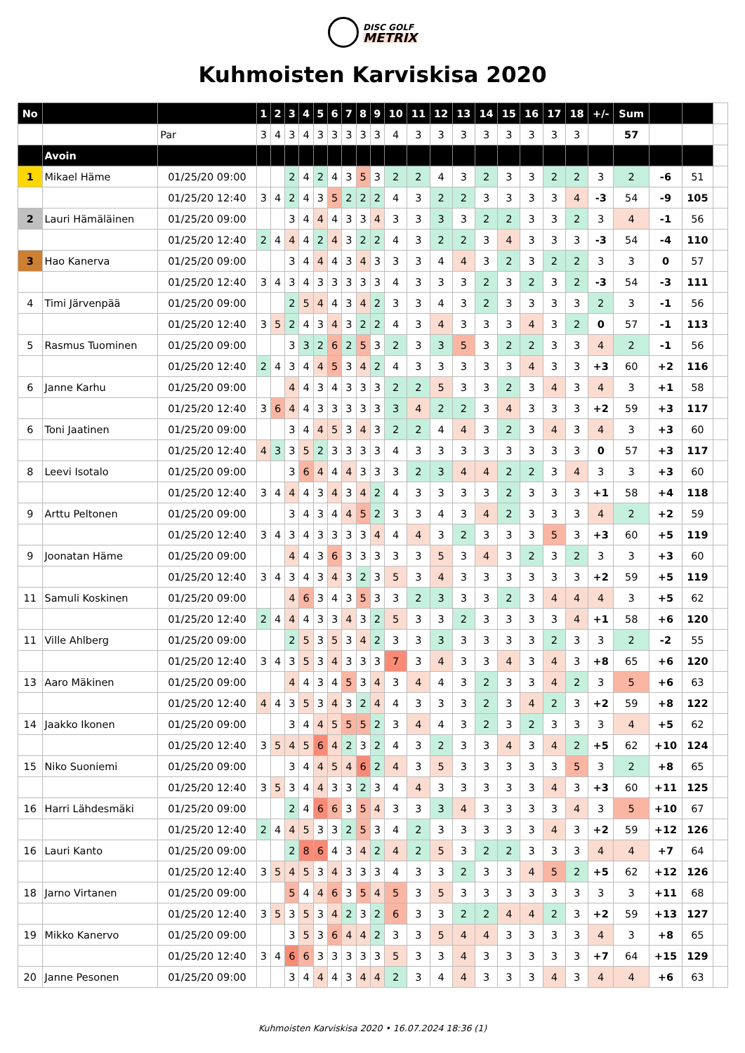DISC GOLF
METRIX
Kuhmoisten Karviskisa 2020
| No | | | 1 | 2 | 3 | 4 | 5 | 6 | 7 | 8 | 9 | 10 | 11 | 12 | 13 | 14 | 15 | 16 | 17 | 18 | +/- | Sum | | | |
| | | Par | 3 | 4 | 3 | 4 | 3 | 3 | 3 | 3 | 3 | 4 | 3 | 3 | 3 | 3 | 3 | 3 | 3 | 3 | | 57 | | | |
| | Avoin | | | | | | | | | | | | | | | | | | | | | | | | |
| 1 | Mikael Häme | 01/25/20 09:00 | | | 2 | 4 | 2 | 4 | 3 | 5 | 3 | 2 | 2 | 4 | 3 | 2 | 3 | 3 | 2 | 2 | 3 | 2 | -6 | 51 | |
| | | 01/25/20 12:40 | 3 | 4 | 2 | 4 | 3 | 5 | 2 | 2 | 2 | 4 | 3 | 2 | 2 | 3 | 3 | 3 | 3 | 4 | -3 | 54 | -9 | 105 | |
| 2 | Lauri Hämäläinen | 01/25/20 09:00 | | | 3 | 4 | 4 | 4 | 3 | 3 | 4 | 3 | 3 | 3 | 3 | 2 | 2 | 3 | 3 | 2 | 3 | 4 | -1 | 56 | |
| | | 01/25/20 12:40 | 2 | 4 | 4 | 4 | 2 | 4 | 3 | 2 | 2 | 4 | 3 | 2 | 2 | 3 | 4 | 3 | 3 | 3 | -3 | 54 | -4 | 110 | |
| 3 | Hao Kanerva | 01/25/20 09:00 | | | 3 | 4 | 4 | 4 | 3 | 4 | 3 | 3 | 3 | 4 | 4 | 3 | 2 | 3 | 2 | 2 | 3 | 3 | 0 | 57 | |
| | | 01/25/20 12:40 | 3 | 4 | 3 | 4 | 3 | 3 | 3 | 3 | 3 | 4 | 3 | 3 | 3 | 2 | 3 | 2 | 3 | 2 | -3 | 54 | -3 | 111 | |
| 4 | Timi Järvenpää | 01/25/20 09:00 | | | 2 | 5 | 4 | 4 | 3 | 4 | 2 | 3 | 3 | 4 | 3 | 2 | 3 | 3 | 3 | 3 | 2 | 3 | -1 | 56 | |
| | | 01/25/20 12:40 | 3 | 5 | 2 | 4 | 3 | 4 | 3 | 2 | 2 | 4 | 3 | 4 | 3 | 3 | 3 | 4 | 3 | 2 | 0 | 57 | -1 | 113 | |
| 5 | Rasmus Tuominen | 01/25/20 09:00 | | | 3 | 3 | 2 | 6 | 2 | 5 | 3 | 2 | 3 | 3 | 5 | 3 | 2 | 2 | 3 | 3 | 4 | 2 | -1 | 56 | |
| | | 01/25/20 12:40 | 2 | 4 | 3 | 4 | 4 | 5 | 3 | 4 | 2 | 4 | 3 | 3 | 3 | 3 | 3 | 4 | 3 | 3 | +3 | 60 | +2 | 116 | |
| 6 | Janne Karhu | 01/25/20 09:00 | | | 4 | 4 | 3 | 4 | 3 | 3 | 3 | 2 | 2 | 5 | 3 | 3 | 2 | 3 | 4 | 3 | 4 | 3 | +1 | 58 | |
| | | 01/25/20 12:40 | 3 | 6 | 4 | 4 | 3 | 3 | 3 | 3 | 3 | 3 | 4 | 2 | 2 | 3 | 4 | 3 | 3 | 3 | +2 | 59 | +3 | 117 | |
| 6 | Toni Jaatinen | 01/25/20 09:00 | | | 3 | 4 | 4 | 5 | 3 | 4 | 3 | 2 | 2 | 4 | 4 | 3 | 2 | 3 | 4 | 3 | 4 | 3 | +3 | 60 | |
| | | 01/25/20 12:40 | 4 | 3 | 3 | 5 | 2 | 3 | 3 | 3 | 3 | 4 | 3 | 3 | 3 | 3 | 3 | 3 | 3 | 3 | 0 | 57 | +3 | 117 | |
| 8 | Leevi Isotalo | 01/25/20 09:00 | | | 3 | 6 | 4 | 4 | 4 | 3 | 3 | 3 | 2 | 3 | 4 | 4 | 2 | 2 | 3 | 4 | 3 | 3 | +3 | 60 | |
| | | 01/25/20 12:40 | 3 | 4 | 4 | 4 | 3 | 4 | 3 | 4 | 2 | 4 | 3 | 3 | 3 | 3 | 2 | 3 | 3 | 3 | +1 | 58 | +4 | 118 | |
| 9 | Arttu Peltonen | 01/25/20 09:00 | | | 3 | 4 | 3 | 4 | 4 | 5 | 2 | 3 | 3 | 4 | 3 | 4 | 2 | 3 | 3 | 3 | 4 | 2 | +2 | 59 | |
| | | 01/25/20 12:40 | 3 | 4 | 3 | 4 | 3 | 3 | 3 | 3 | 4 | 4 | 4 | 3 | 2 | 3 | 3 | 3 | 5 | 3 | +3 | 60 | +5 | 119 | |
| 9 | Joonatan Häme | 01/25/20 09:00 | | | 4 | 4 | 3 | 6 | 3 | 3 | 3 | 3 | 3 | 5 | 3 | 4 | 3 | 2 | 3 | 2 | 3 | 3 | +3 | 60 | |
| | | 01/25/20 12:40 | 3 | 4 | 3 | 4 | 3 | 4 | 3 | 2 | 3 | 5 | 3 | 4 | 3 | 3 | 3 | 3 | 3 | 3 | +2 | 59 | +5 | 119 | |
| 11 | Samuli Koskinen | 01/25/20 09:00 | | | 4 | 6 | 3 | 4 | 3 | 5 | 3 | 3 | 2 | 3 | 3 | 3 | 2 | 3 | 4 | 4 | 4 | 3 | +5 | 62 | |
| | | 01/25/20 12:40 | 2 | 4 | 4 | 4 | 3 | 3 | 4 | 3 | 2 | 5 | 3 | 3 | 2 | 3 | 3 | 3 | 3 | 4 | +1 | 58 | +6 | 120 | |
| 11 | Ville Ahlberg | 01/25/20 09:00 | | | 2 | 5 | 3 | 5 | 3 | 4 | 2 | 3 | 3 | 3 | 3 | 3 | 3 | 3 | 2 | 3 | 3 | 2 | -2 | 55 | |
| | | 01/25/20 12:40 | 3 | 4 | 3 | 5 | 3 | 4 | 3 | 3 | 3 | 7 | 3 | 4 | 3 | 3 | 4 | 3 | 4 | 3 | +8 | 65 | +6 | 120 | |
| 13 | Aaro Mäkinen | 01/25/20 09:00 | | | 4 | 4 | 3 | 4 | 5 | 3 | 4 | 3 | 4 | 4 | 3 | 2 | 3 | 3 | 4 | 2 | 3 | 5 | +6 | 63 | |
| | | 01/25/20 12:40 | 4 | 4 | 3 | 5 | 3 | 4 | 3 | 2 | 4 | 4 | 3 | 3 | 3 | 2 | 3 | 4 | 2 | 3 | +2 | 59 | +8 | 122 | |
| 14 | Jaakko Ikonen | 01/25/20 09:00 | | | 3 | 4 | 4 | 5 | 5 | 5 | 2 | 3 | 4 | 4 | 3 | 2 | 3 | 2 | 3 | 3 | 3 | 4 | +5 | 62 | |
| | | 01/25/20 12:40 | 3 | 5 | 4 | 5 | 6 | 4 | 2 | 3 | 2 | 4 | 3 | 2 | 3 | 3 | 4 | 3 | 4 | 2 | +5 | 62 | +10 | 124 | |
| 15 | Niko Suoniemi | 01/25/20 09:00 | | | 3 | 4 | 4 | 5 | 4 | 6 | 2 | 4 | 3 | 5 | 3 | 3 | 3 | 3 | 3 | 5 | 3 | 2 | +8 | 65 | |
| | | 01/25/20 12:40 | 3 | 5 | 3 | 4 | 4 | 3 | 3 | 2 | 3 | 4 | 4 | 3 | 3 | 3 | 3 | 3 | 4 | 3 | +3 | 60 | +11 | 125 | |
| 16 | Harri Lähdesmäki | 01/25/20 09:00 | | | 2 | 4 | 6 | 6 | 3 | 5 | 4 | 3 | 3 | 3 | 4 | 3 | 3 | 3 | 3 | 4 | 3 | 5 | +10 | 67 | |
| | | 01/25/20 12:40 | 2 | 4 | 4 | 5 | 3 | 3 | 2 | 5 | 3 | 4 | 2 | 3 | 3 | 3 | 3 | 3 | 4 | 3 | +2 | 59 | +12 | 126 | |
| 16 | Lauri Kanto | 01/25/20 09:00 | | | 2 | 8 | 6 | 4 | 3 | 4 | 2 | 4 | 2 | 5 | 3 | 2 | 2 | 3 | 3 | 3 | 4 | 4 | +7 | 64 | |
| | | 01/25/20 12:40 | 3 | 5 | 4 | 5 | 3 | 4 | 3 | 3 | 3 | 4 | 3 | 3 | 2 | 3 | 3 | 4 | 5 | 2 | +5 | 62 | +12 | 126 | |
| 18 | Jarno Virtanen | 01/25/20 09:00 | | | 5 | 4 | 4 | 6 | 3 | 5 | 4 | 5 | 3 | 5 | 3 | 3 | 3 | 3 | 3 | 3 | 3 | 3 | +11 | 68 | |
| | | 01/25/20 12:40 | 3 | 5 | 3 | 5 | 3 | 4 | 2 | 3 | 2 | 6 | 3 | 3 | 2 | 2 | 4 | 4 | 2 | 3 | +2 | 59 | +13 | 127 | |
| 19 | Mikko Kanervo | 01/25/20 09:00 | | | 3 | 5 | 3 | 6 | 4 | 4 | 2 | 3 | 3 | 5 | 4 | 4 | 3 | 3 | 3 | 3 | 4 | 3 | +8 | 65 | |
| | | 01/25/20 12:40 | 3 | 4 | 6 | 6 | 3 | 3 | 3 | 3 | 3 | 5 | 3 | 3 | 4 | 3 | 3 | 3 | 3 | 3 | +7 | 64 | +15 | 129 | |
| 20 | Janne Pesonen | 01/25/20 09:00 | | | 3 | 4 | 4 | 4 | 3 | 4 | 4 | 2 | 3 | 4 | 4 | 3 | 3 | 3 | 4 | 3 | 4 | 4 | +6 | 63 | |
Kuhmoisten Karviskisa 2020 • 16.07.2024 18:36 (1)